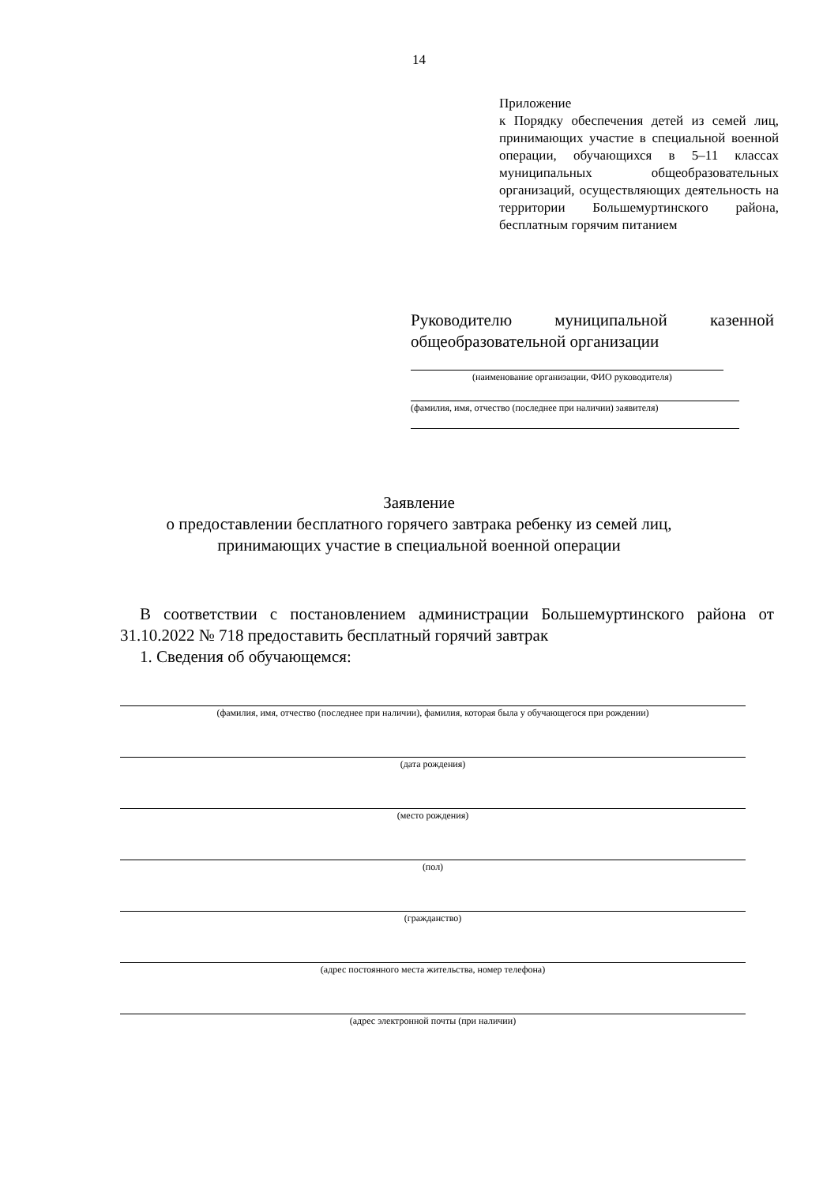14
Приложение
к Порядку обеспечения детей из семей лиц, принимающих участие в специальной военной операции, обучающихся в 5–11 классах муниципальных общеобразовательных организаций, осуществляющих деятельность на территории Большемуртинского района, бесплатным горячим питанием
Руководителю муниципальной казенной общеобразовательной организации
(наименование организации, ФИО руководителя)
(фамилия, имя, отчество (последнее при наличии) заявителя)
Заявление
о предоставлении бесплатного горячего завтрака ребенку из семей лиц,
принимающих участие в специальной военной операции
В соответствии с постановлением администрации Большемуртинского района от 31.10.2022 № 718 предоставить бесплатный горячий завтрак
1. Сведения об обучающемся:
(фамилия, имя, отчество (последнее при наличии), фамилия, которая была у обучающегося при рождении)
(дата рождения)
(место рождения)
(пол)
(гражданство)
(адрес постоянного места жительства, номер телефона)
(адрес электронной почты (при наличии)